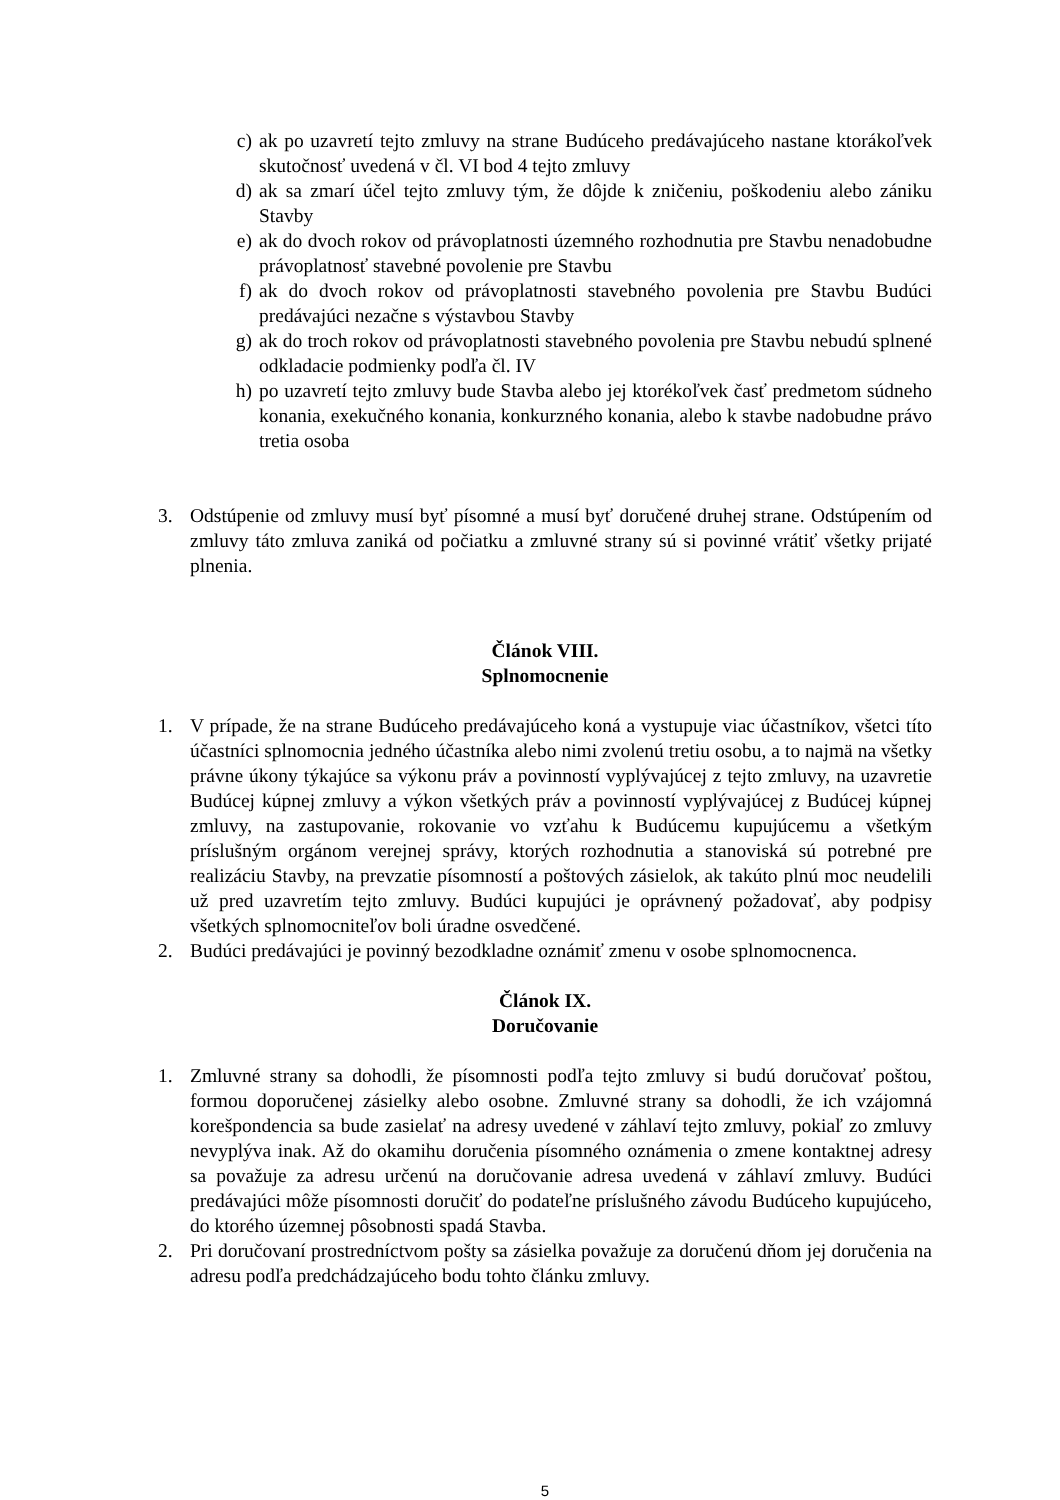c) ak po uzavretí tejto zmluvy na strane Budúceho predávajúceho nastane ktorákoľvek skutočnosť uvedená v čl. VI bod 4 tejto zmluvy
d) ak sa zmarí účel tejto zmluvy tým, že dôjde k zničeniu, poškodeniu alebo zániku Stavby
e) ak do dvoch rokov od právoplatnosti územného rozhodnutia pre Stavbu nenadobudne právoplatnosť stavebné povolenie pre Stavbu
f) ak do dvoch rokov od právoplatnosti stavebného povolenia pre Stavbu Budúci predávajúci nezačne s výstavbou Stavby
g) ak do troch rokov od právoplatnosti stavebného povolenia pre Stavbu nebudú splnené odkladacie podmienky podľa čl. IV
h) po uzavretí tejto zmluvy bude Stavba alebo jej ktorékoľvek časť predmetom súdneho konania, exekučného konania, konkurzného konania, alebo k stavbe nadobudne právo tretia osoba
3. Odstúpenie od zmluvy musí byť písomné a musí byť doručené druhej strane. Odstúpením od zmluvy táto zmluva zaniká od počiatku a zmluvné strany sú si povinné vrátiť všetky prijaté plnenia.
Článok VIII.
Splnomocnenie
1. V prípade, že na strane Budúceho predávajúceho koná a vystupuje viac účastníkov, všetci títo účastníci splnomocnia jedného účastníka alebo nimi zvolenú tretiu osobu, a to najmä na všetky právne úkony týkajúce sa výkonu práv a povinností vyplývajúcej z tejto zmluvy, na uzavretie Budúcej kúpnej zmluvy a výkon všetkých práv a povinností vyplývajúcej z Budúcej kúpnej zmluvy, na zastupovanie, rokovanie vo vzťahu k Budúcemu kupujúcemu a všetkým príslušným orgánom verejnej správy, ktorých rozhodnutia a stanoviská sú potrebné pre realizáciu Stavby, na prevzatie písomností a poštových zásielok, ak takúto plnú moc neudelili už pred uzavretím tejto zmluvy. Budúci kupujúci je oprávnený požadovať, aby podpisy všetkých splnomocniteľov boli úradne osvedčené.
2. Budúci predávajúci je povinný bezodkladne oznámiť zmenu v osobe splnomocnenca.
Článok IX.
Doručovanie
1. Zmluvné strany sa dohodli, že písomnosti podľa tejto zmluvy si budú doručovať poštou, formou doporučenej zásielky alebo osobne. Zmluvné strany sa dohodli, že ich vzájomná korešpondencia sa bude zasielať na adresy uvedené v záhlaví tejto zmluvy, pokiaľ zo zmluvy nevyplýva inak. Až do okamihu doručenia písomného oznámenia o zmene kontaktnej adresy sa považuje za adresu určenú na doručovanie adresa uvedená v záhlaví zmluvy. Budúci predávajúci môže písomnosti doručiť do podateľne príslušného závodu Budúceho kupujúceho, do ktorého územnej pôsobnosti spadá Stavba.
2. Pri doručovaní prostredníctvom pošty sa zásielka považuje za doručenú dňom jej doručenia na adresu podľa predchádzajúceho bodu tohto článku zmluvy.
5